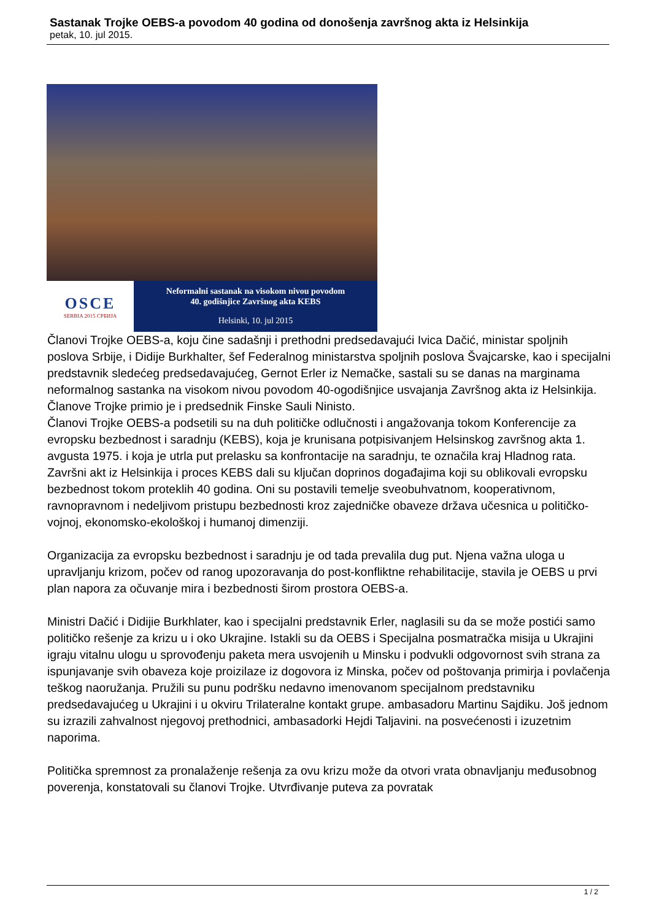Sastanak Trojke OEBS-a povodom 40 godina od donošenja završnog akta iz Helsinkija
petak, 10. jul 2015.
OSCE
SERBIA 2015 СРБИЈА
Neformalni sastanak na visokom nivou povodom
40. godišnjice Završnog akta KEBS
Helsinki, 10. jul 2015
Članovi Trojke OEBS-a, koju čine sadašnji i prethodni predsedavajući Ivica Dačić, ministar spoljnih poslova Srbije, i Didije Burkhalter, šef Federalnog ministarstva spoljnih poslova Švajcarske, kao i specijalni predstavnik sledećeg predsedavajućeg, Gernot Erler iz Nemačke, sastali su se danas na marginama neformalnog sastanka na visokom nivou povodom 40-ogodišnjice usvajanja Završnog akta iz Helsinkija. Članove Trojke primio je i predsednik Finske Sauli Ninisto.
Članovi Trojke OEBS-a podsetili su na duh političke odlučnosti i angažovanja tokom Konferencije za evropsku bezbednost i saradnju (KEBS), koja je krunisana potpisivanjem Helsinskog završnog akta 1. avgusta 1975. i koja je utrla put prelasku sa konfrontacije na saradnju, te označila kraj Hladnog rata. Završni akt iz Helsinkija i proces KEBS dali su ključan doprinos događajima koji su oblikovali evropsku bezbednost tokom proteklih 40 godina. Oni su postavili temelje sveobuhvatnom, kooperativnom, ravnopravnom i nedeljivom pristupu bezbednosti kroz zajedničke obaveze država učesnica u političko-vojnoj, ekonomsko-ekološkoj i humanoj dimenziji.
Organizacija za evropsku bezbednost i saradnju je od tada prevalila dug put. Njena važna uloga u upravljanju krizom, počev od ranog upozoravanja do post-konfliktne rehabilitacije, stavila je OEBS u prvi plan napora za očuvanje mira i bezbednosti širom prostora OEBS-a.
Ministri Dačić i Didijie Burkhlater, kao i specijalni predstavnik Erler, naglasili su da se može postići samo političko rešenje za krizu u i oko Ukrajine. Istakli su da OEBS i Specijalna posmatračka misija u Ukrajini igraju vitalnu ulogu u sprovođenju paketa mera usvojenih u Minsku i podvukli odgovornost svih strana za ispunjavanje svih obaveza koje proizilaze iz dogovora iz Minska, počev od poštovanja primirja i povlačenja teškog naoružanja. Pružili su punu podršku nedavno imenovanom specijalnom predstavniku predsedavajućeg u Ukrajini i u okviru Trilateralne kontakt grupe. ambasadoru Martinu Sajdiku. Još jednom su izrazili zahvalnost njegovoj prethodnici, ambasadorki Hejdi Taljavini. na posvećenosti i izuzetnim naporima.
Politička spremnost za pronalaženje rešenja za ovu krizu može da otvori vrata obnavljanju međusobnog poverenja, konstatovali su članovi Trojke. Utvrđivanje puteva za povratak
1 / 2